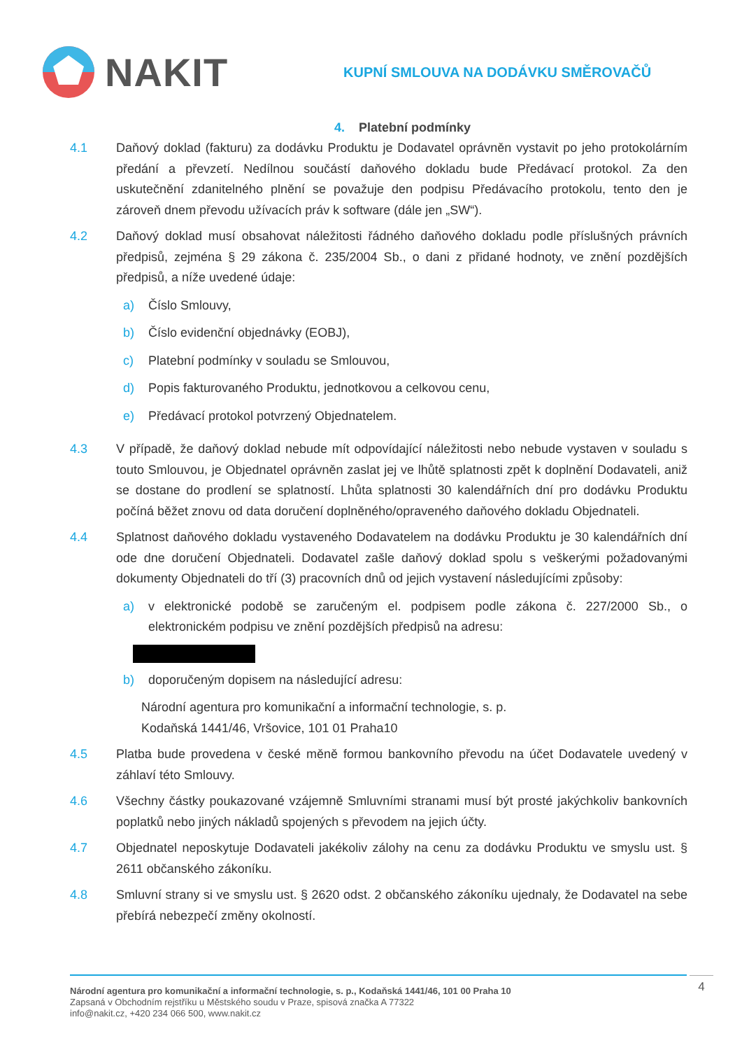NAKIT
KUPNÍ SMLOUVA NA DODÁVKU SMĚROVAČŮ
4. Platební podmínky
4.1 Daňový doklad (fakturu) za dodávku Produktu je Dodavatel oprávněn vystavit po jeho protokolárním předání a převzetí. Nedílnou součástí daňového dokladu bude Předávací protokol. Za den uskutečnění zdanitelného plnění se považuje den podpisu Předávacího protokolu, tento den je zároveň dnem převodu užívacích práv k software (dále jen „SW“).
4.2 Daňový doklad musí obsahovat náležitosti řádného daňového dokladu podle příslušných právních předpisů, zejména § 29 zákona č. 235/2004 Sb., o dani z přidané hodnoty, ve znění pozdějších předpisů, a níže uvedené údaje:
a) Číslo Smlouvy,
b) Číslo evidenční objednávky (EOBJ),
c) Platební podmínky v souladu se Smlouvou,
d) Popis fakturovaného Produktu, jednotkovou a celkovou cenu,
e) Předávací protokol potvrzený Objednatelem.
4.3 V případě, že daňový doklad nebude mít odpovídající náležitosti nebo nebude vystaven v souladu s touto Smlouvou, je Objednatel oprávněn zaslat jej ve lhůtě splatnosti zpět k doplnění Dodavateli, aniž se dostane do prodlení se splatností. Lhůta splatnosti 30 kalendářních dní pro dodávku Produktu počíná běžet znovu od data doručení doplněného/opraveného daňového dokladu Objednateli.
4.4 Splatnost daňového dokladu vystaveného Dodavatelem na dodávku Produktu je 30 kalendářních dní ode dne doručení Objednateli. Dodavatel zašle daňový doklad spolu s veškerými požadovanými dokumenty Objednateli do tří (3) pracovních dnů od jejich vystavení následujícími způsoby:
a) v elektronické podobě se zaručeným el. podpisem podle zákona č. 227/2000 Sb., o elektronickém podpisu ve znění pozdějších předpisů na adresu:
b) doporučeným dopisem na následující adresu:
Národní agentura pro komunikační a informační technologie, s. p.
Kodaňská 1441/46, Vršovice, 101 01 Praha10
4.5 Platba bude provedena v české měně formou bankovního převodu na účet Dodavatele uvedený v záhlaví této Smlouvy.
4.6 Všechny částky poukazované vzájemně Smluvními stranami musí být prosté jakýchkoliv bankovních poplatků nebo jiných nákladů spojených s převodem na jejich účty.
4.7 Objednatel neposkytuje Dodavateli jakékoliv zálohy na cenu za dodávku Produktu ve smyslu ust. § 2611 občanského zákoníku.
4.8 Smluvní strany si ve smyslu ust. § 2620 odst. 2 občanského zákoníku ujednaly, že Dodavatel na sebe přebírá nebezpečí změny okolností.
Národní agentura pro komunikační a informační technologie, s. p., Kodaňská 1441/46, 101 00 Praha 10
Zapsaná v Obchodním rejstříku u Městského soudu v Praze, spisová značka A 77322
info@nakit.cz, +420 234 066 500, www.nakit.cz
4